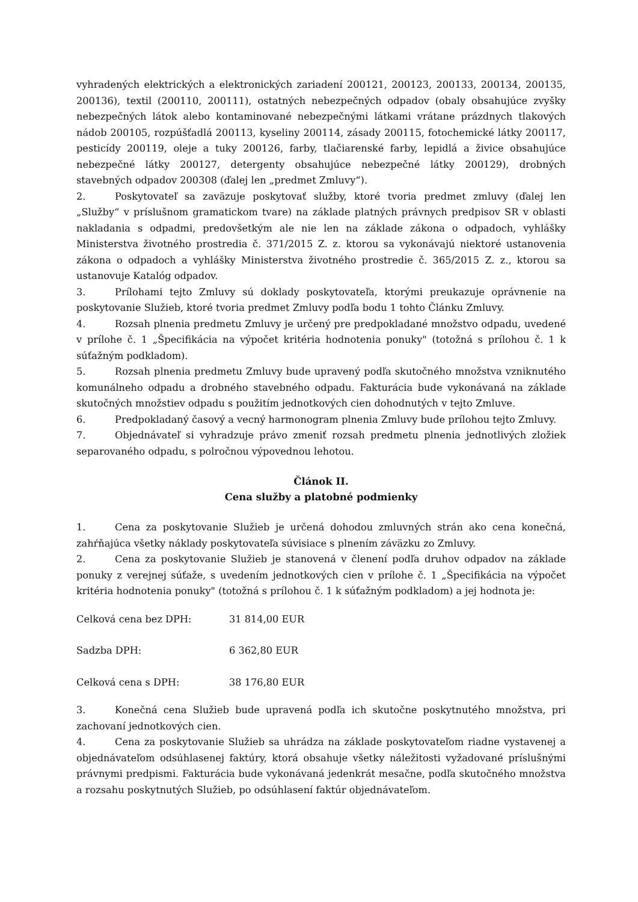vyhradených elektrických a elektronických zariadení 200121, 200123, 200133, 200134, 200135, 200136), textil (200110, 200111), ostatných nebezpečných odpadov (obaly obsahujúce zvyšky nebezpečných látok alebo kontaminované nebezpečnými látkami vrátane prázdnych tlakových nádob 200105, rozpúšťadlá 200113, kyseliny 200114, zásady 200115, fotochemické látky 200117, pesticídy 200119, oleje a tuky 200126, farby, tlačiarenské farby, lepidlá a živice obsahujúce nebezpečné látky 200127, detergenty obsahujúce nebezpečné látky 200129), drobných stavebných odpadov 200308 (ďalej len „predmet Zmluvy“).
2. Poskytovateľ sa zaväzuje poskytovať služby, ktoré tvoria predmet zmluvy (ďalej len „Služby“ v príslušnom gramatickom tvare) na základe platných právnych predpisov SR v oblasti nakladania s odpadmi, predovšetkým ale nie len na základe zákona o odpadoch, vyhlášky Ministerstva životného prostredia č. 371/2015 Z. z. ktorou sa vykonávajú niektoré ustanovenia zákona o odpadoch a vyhlášky Ministerstva životného prostredie č. 365/2015 Z. z., ktorou sa ustanovuje Katalóg odpadov.
3. Prílohami tejto Zmluvy sú doklady poskytovateľa, ktorými preukazuje oprávnenie na poskytovanie Služieb, ktoré tvoria predmet Zmluvy podľa bodu 1 tohto Článku Zmluvy.
4. Rozsah plnenia predmetu Zmluvy je určený pre predpokladané množstvo odpadu, uvedené v prílohe č. 1 „Špecifikácia na výpočet kritéria hodnotenia ponuky" (totožná s prílohou č. 1 k súťažným podkladom).
5. Rozsah plnenia predmetu Zmluvy bude upravený podľa skutočného množstva vzniknutého komunálneho odpadu a drobného stavebného odpadu. Fakturácia bude vykonávaná na základe skutočných množstiev odpadu s použitím jednotkových cien dohodnutých v tejto Zmluve.
6. Predpokladaný časový a vecný harmonogram plnenia Zmluvy bude prílohou tejto Zmluvy.
7. Objednávateľ si vyhradzuje právo zmeniť rozsah predmetu plnenia jednotlivých zložiek separovaného odpadu, s polročnou výpovednou lehotou.
Článok II.
Cena služby a platobné podmienky
1. Cena za poskytovanie Služieb je určená dohodou zmluvných strán ako cena konečná, zahŕňajúca všetky náklady poskytovateľa súvisiace s plnením záväzku zo Zmluvy.
2. Cena za poskytovanie Služieb je stanovená v členení podľa druhov odpadov na základe ponuky z verejnej súťaže, s uvedením jednotkových cien v prílohe č. 1 „Špecifikácia na výpočet kritéria hodnotenia ponuky" (totožná s prílohou č. 1 k súťažným podkladom) a jej hodnota je:
Celková cena bez DPH: 31 814,00 EUR
Sadzba DPH: 6 362,80 EUR
Celková cena s DPH: 38 176,80 EUR
3. Konečná cena Služieb bude upravená podľa ich skutočne poskytnutého množstva, pri zachovaní jednotkových cien.
4. Cena za poskytovanie Služieb sa uhrádza na základe poskytovateľom riadne vystavenej a objednávateľom odsúhlasenej faktúry, ktorá obsahuje všetky náležitosti vyžadované príslušnými právnymi predpismi. Fakturácia bude vykonávaná jedenkrát mesačne, podľa skutočného množstva a rozsahu poskytnutých Služieb, po odsúhlasení faktúr objednávateľom.